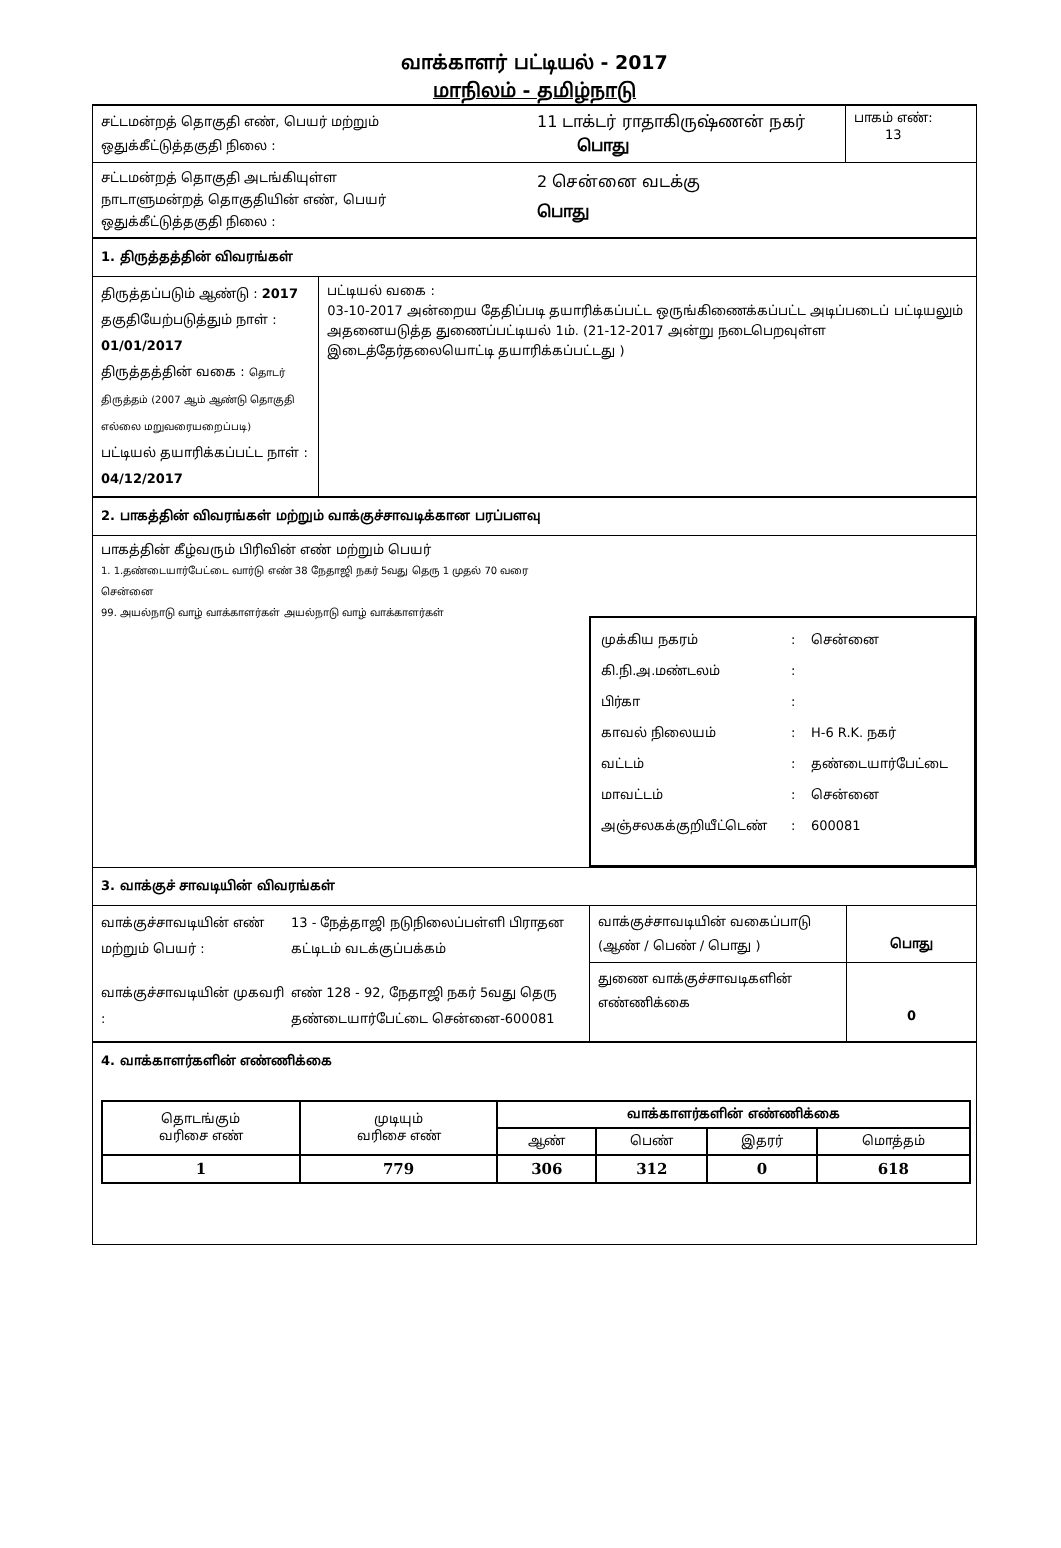வாக்காளர் பட்டியல் - 2017
மாநிலம் - தமிழ்நாடு
சட்டமன்றத் தொகுதி எண், பெயர் மற்றும்
ஒதுக்கீட்டுத்தகுதி நிலை :
11 டாக்டர் ராதாகிருஷ்ணன் நகர்
பொது
பாகம் எண்:
13
சட்டமன்றத் தொகுதி அடங்கியுள்ள
நாடாளுமன்றத் தொகுதியின் எண், பெயர்
ஒதுக்கீட்டுத்தகுதி நிலை :
2 சென்னை வடக்கு
பொது
1. திருத்தத்தின் விவரங்கள்
திருத்தப்படும் ஆண்டு : 2017
தகுதியேற்படுத்தும் நாள் : 01/01/2017
திருத்தத்தின் வகை : தொடர் திருத்தம் (2007 ஆம் ஆண்டு தொகுதி எல்லை மறுவரையறைப்படி)
பட்டியல் தயாரிக்கப்பட்ட நாள் : 04/12/2017
பட்டியல் வகை :
03-10-2017 அன்றைய தேதிப்படி தயாரிக்கப்பட்ட ஒருங்கிணைக்கப்பட்ட அடிப்படைப் பட்டியலும் அதனையடுத்த துணைப்பட்டியல் 1ம். (21-12-2017 அன்று நடைபெறவுள்ள இடைத்தேர்தலையொட்டி தயாரிக்கப்பட்டது )
2. பாகத்தின் விவரங்கள் மற்றும் வாக்குச்சாவடிக்கான பரப்பளவு
பாகத்தின் கீழ்வரும் பிரிவின் எண் மற்றும் பெயர்
1. 1.தண்டையார்பேட்டை வார்டு எண் 38 நேதாஜி நகர் 5வது தெரு 1 முதல் 70 வரை சென்னை
99. அயல்நாடு வாழ் வாக்காளர்கள் அயல்நாடு வாழ் வாக்காளர்கள்
முக்கிய நகரம்: சென்னை கி.நி.அ.மண்டலம்: பிர்கா: காவல் நிலையம்: H-6 R.K. நகர் வட்டம்: தண்டையார்பேட்டை மாவட்டம்: சென்னை அஞ்சலகக்குறியீட்டெண்: 600081
3. வாக்குச் சாவடியின் விவரங்கள்
வாக்குச்சாவடியின் எண் மற்றும் பெயர் : 13 - நேத்தாஜி நடுநிலைப்பள்ளி பிராதன கட்டிடம் வடக்குப்பக்கம் வாக்குச்சாவடியின் முகவரி : எண் 128 - 92, நேதாஜி நகர் 5வது தெரு தண்டையார்பேட்டை சென்னை-600081
வாக்குச்சாவடியின் வகைப்பாடு
(ஆண் / பெண் / பொது )
பொது
துணை வாக்குச்சாவடிகளின் எண்ணிக்கை
0
4. வாக்காளர்களின் எண்ணிக்கை
| தொடங்கும் வரிசை எண் | முடியும் வரிசை எண் | வாக்காளர்களின் எண்ணிக்கை | | | |
| --- | --- | --- | --- | --- | --- |
| | | ஆண் | பெண் | இதரர் | மொத்தம் |
| 1 | 779 | 306 | 312 | 0 | 618 |